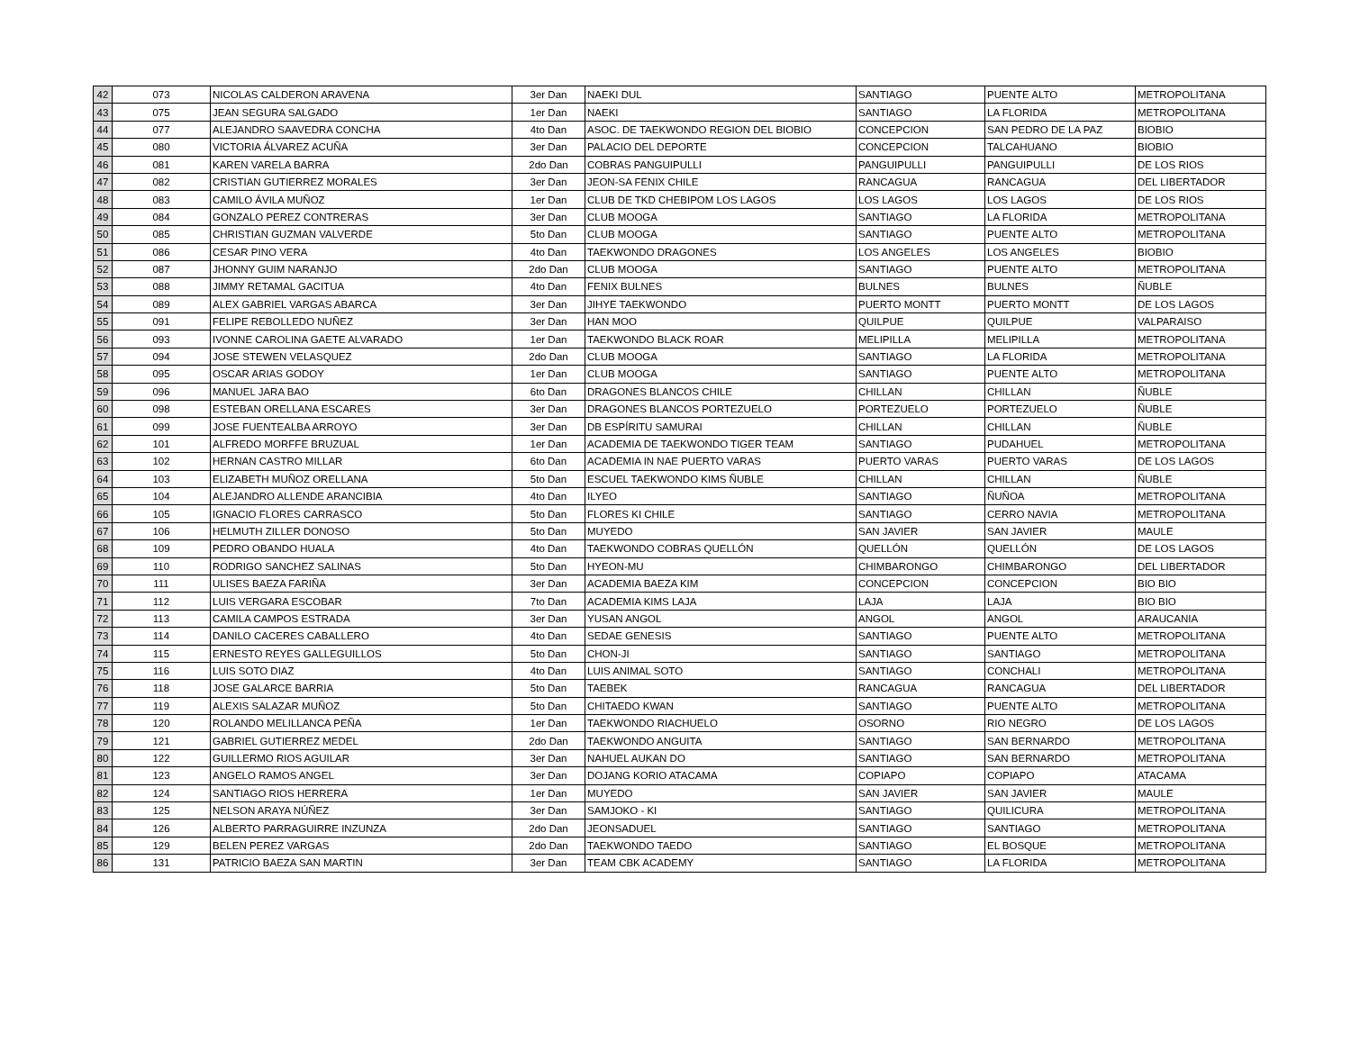| 42 | 073 | NICOLAS CALDERON ARAVENA | 3er Dan | NAEKI DUL | SANTIAGO | PUENTE ALTO | METROPOLITANA |
| 43 | 075 | JEAN SEGURA SALGADO | 1er Dan | NAEKI | SANTIAGO | LA FLORIDA | METROPOLITANA |
| 44 | 077 | ALEJANDRO SAAVEDRA CONCHA | 4to Dan | ASOC. DE TAEKWONDO REGION DEL BIOBIO | CONCEPCION | SAN PEDRO DE LA PAZ | BIOBIO |
| 45 | 080 | VICTORIA ÁLVAREZ ACUÑA | 3er Dan | PALACIO DEL DEPORTE | CONCEPCION | TALCAHUANO | BIOBIO |
| 46 | 081 | KAREN VARELA BARRA | 2do Dan | COBRAS PANGUIPULLI | PANGUIPULLI | PANGUIPULLI | DE LOS RIOS |
| 47 | 082 | CRISTIAN GUTIERREZ MORALES | 3er Dan | JEON-SA FENIX CHILE | RANCAGUA | RANCAGUA | DEL LIBERTADOR |
| 48 | 083 | CAMILO ÁVILA MUÑOZ | 1er Dan | CLUB DE TKD CHEBIPOM LOS LAGOS | LOS LAGOS | LOS LAGOS | DE LOS RIOS |
| 49 | 084 | GONZALO PEREZ CONTRERAS | 3er Dan | CLUB MOOGA | SANTIAGO | LA FLORIDA | METROPOLITANA |
| 50 | 085 | CHRISTIAN GUZMAN VALVERDE | 5to Dan | CLUB MOOGA | SANTIAGO | PUENTE ALTO | METROPOLITANA |
| 51 | 086 | CESAR PINO VERA | 4to Dan | TAEKWONDO DRAGONES | LOS ANGELES | LOS ANGELES | BIOBIO |
| 52 | 087 | JHONNY GUIM NARANJO | 2do Dan | CLUB MOOGA | SANTIAGO | PUENTE ALTO | METROPOLITANA |
| 53 | 088 | JIMMY RETAMAL GACITUA | 4to Dan | FENIX BULNES | BULNES | BULNES | ÑUBLE |
| 54 | 089 | ALEX GABRIEL VARGAS ABARCA | 3er Dan | JIHYE TAEKWONDO | PUERTO MONTT | PUERTO MONTT | DE LOS LAGOS |
| 55 | 091 | FELIPE REBOLLEDO NUÑEZ | 3er Dan | HAN MOO | QUILPUE | QUILPUE | VALPARAISO |
| 56 | 093 | IVONNE CAROLINA GAETE ALVARADO | 1er Dan | TAEKWONDO BLACK ROAR | MELIPILLA | MELIPILLA | METROPOLITANA |
| 57 | 094 | JOSE STEWEN VELASQUEZ | 2do Dan | CLUB MOOGA | SANTIAGO | LA FLORIDA | METROPOLITANA |
| 58 | 095 | OSCAR ARIAS GODOY | 1er Dan | CLUB MOOGA | SANTIAGO | PUENTE ALTO | METROPOLITANA |
| 59 | 096 | MANUEL JARA BAO | 6to Dan | DRAGONES BLANCOS CHILE | CHILLAN | CHILLAN | ÑUBLE |
| 60 | 098 | ESTEBAN ORELLANA ESCARES | 3er Dan | DRAGONES BLANCOS PORTEZUELO | PORTEZUELO | PORTEZUELO | ÑUBLE |
| 61 | 099 | JOSE FUENTEALBA ARROYO | 3er Dan | DB ESPÍRITU SAMURAI | CHILLAN | CHILLAN | ÑUBLE |
| 62 | 101 | ALFREDO MORFFE BRUZUAL | 1er Dan | ACADEMIA DE TAEKWONDO TIGER TEAM | SANTIAGO | PUDAHUEL | METROPOLITANA |
| 63 | 102 | HERNAN CASTRO MILLAR | 6to Dan | ACADEMIA IN NAE PUERTO VARAS | PUERTO VARAS | PUERTO VARAS | DE LOS LAGOS |
| 64 | 103 | ELIZABETH MUÑOZ ORELLANA | 5to Dan | ESCUEL TAEKWONDO KIMS ÑUBLE | CHILLAN | CHILLAN | ÑUBLE |
| 65 | 104 | ALEJANDRO ALLENDE ARANCIBIA | 4to Dan | ILYEO | SANTIAGO | ÑUÑOA | METROPOLITANA |
| 66 | 105 | IGNACIO FLORES CARRASCO | 5to Dan | FLORES KI CHILE | SANTIAGO | CERRO NAVIA | METROPOLITANA |
| 67 | 106 | HELMUTH ZILLER DONOSO | 5to Dan | MUYEDO | SAN JAVIER | SAN JAVIER | MAULE |
| 68 | 109 | PEDRO OBANDO HUALA | 4to Dan | TAEKWONDO COBRAS QUELLÓN | QUELLÓN | QUELLÓN | DE LOS LAGOS |
| 69 | 110 | RODRIGO SANCHEZ SALINAS | 5to Dan | HYEON-MU | CHIMBARONGO | CHIMBARONGO | DEL LIBERTADOR |
| 70 | 111 | ULISES BAEZA FARIÑA | 3er Dan | ACADEMIA BAEZA KIM | CONCEPCION | CONCEPCION | BIO BIO |
| 71 | 112 | LUIS VERGARA ESCOBAR | 7to Dan | ACADEMIA KIMS LAJA | LAJA | LAJA | BIO BIO |
| 72 | 113 | CAMILA CAMPOS ESTRADA | 3er Dan | YUSAN ANGOL | ANGOL | ANGOL | ARAUCANIA |
| 73 | 114 | DANILO CACERES CABALLERO | 4to Dan | SEDAE GENESIS | SANTIAGO | PUENTE ALTO | METROPOLITANA |
| 74 | 115 | ERNESTO REYES GALLEGUILLOS | 5to Dan | CHON-JI | SANTIAGO | SANTIAGO | METROPOLITANA |
| 75 | 116 | LUIS SOTO DIAZ | 4to Dan | LUIS ANIMAL SOTO | SANTIAGO | CONCHALI | METROPOLITANA |
| 76 | 118 | JOSE GALARCE BARRIA | 5to Dan | TAEBEK | RANCAGUA | RANCAGUA | DEL LIBERTADOR |
| 77 | 119 | ALEXIS SALAZAR MUÑOZ | 5to Dan | CHITAEDO KWAN | SANTIAGO | PUENTE ALTO | METROPOLITANA |
| 78 | 120 | ROLANDO MELILLANCA PEÑA | 1er Dan | TAEKWONDO RIACHUELO | OSORNO | RIO NEGRO | DE LOS LAGOS |
| 79 | 121 | GABRIEL GUTIERREZ MEDEL | 2do Dan | TAEKWONDO ANGUITA | SANTIAGO | SAN BERNARDO | METROPOLITANA |
| 80 | 122 | GUILLERMO RIOS AGUILAR | 3er Dan | NAHUEL AUKAN DO | SANTIAGO | SAN BERNARDO | METROPOLITANA |
| 81 | 123 | ANGELO RAMOS ANGEL | 3er Dan | DOJANG KORIO ATACAMA | COPIAPO | COPIAPO | ATACAMA |
| 82 | 124 | SANTIAGO RIOS HERRERA | 1er Dan | MUYEDO | SAN JAVIER | SAN JAVIER | MAULE |
| 83 | 125 | NELSON ARAYA NÚÑEZ | 3er Dan | SAMJOKO - KI | SANTIAGO | QUILICURA | METROPOLITANA |
| 84 | 126 | ALBERTO PARRAGUIRRE INZUNZA | 2do Dan | JEONSADUEL | SANTIAGO | SANTIAGO | METROPOLITANA |
| 85 | 129 | BELEN PEREZ VARGAS | 2do Dan | TAEKWONDO TAEDO | SANTIAGO | EL BOSQUE | METROPOLITANA |
| 86 | 131 | PATRICIO BAEZA SAN MARTIN | 3er Dan | TEAM CBK ACADEMY | SANTIAGO | LA FLORIDA | METROPOLITANA |